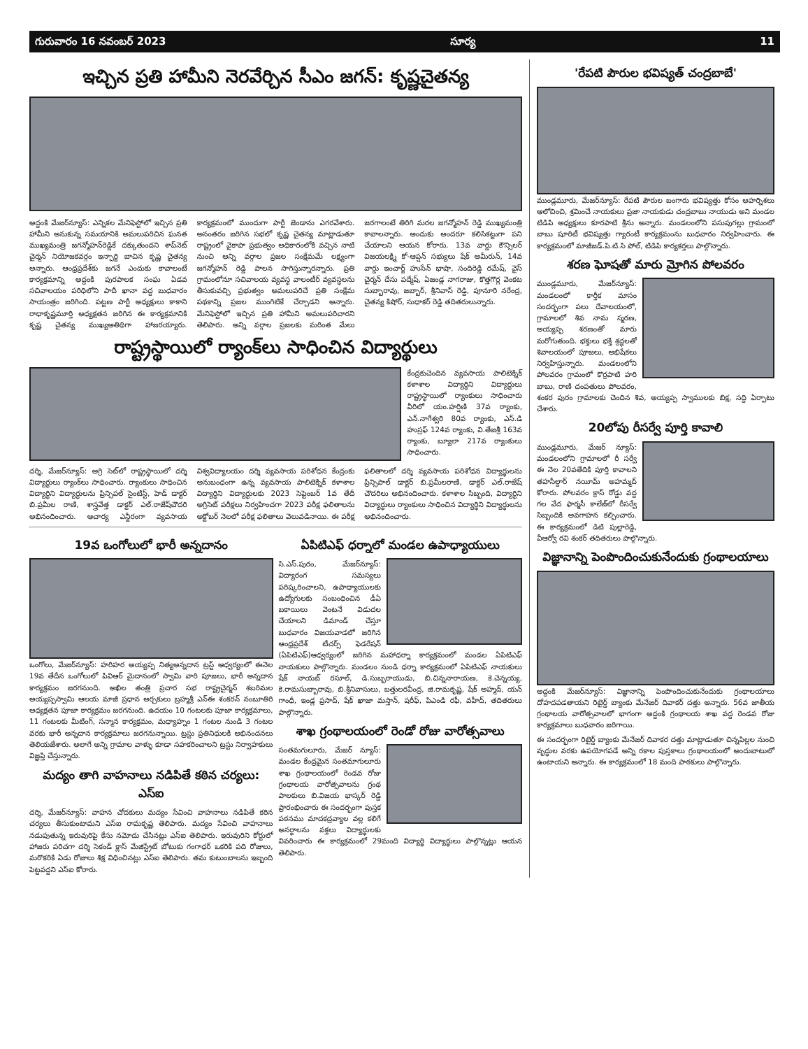గురువారం 16 నవంబర్ 2023 సూర్య 11
ఇచ్చిన ప్రతి హామీని నెరవేర్చిన సీఎం జగన్: కృష్ణచైతన్య
అద్దంకి మేజర్‌న్యూస్: ఎన్నికల మేనిఫెస్టోలో ఇచ్చిన ప్రతి హామీని అనుకున్న సమయానికి అమలుపరిచిన ఘనత ముఖ్యమంత్రి జగన్మోహన్‌రెడ్డికే దక్కుతుందని శాప్‌నెట్ చైర్మన్ నియోజకవర్గం ఇన్చార్జి బాచిన కృష్ణ చైతన్య అన్నారు. ఆంధ్రప్రదేశ్‌కు జగనే ఎందుకు కావాలంటే కార్యక్రమాన్ని అద్దంకి పురపాలక సంఘ ఏడవ సచివాలయం పరిధిలోని పాదీ ఖానా వద్ద బుధవారం సాయంత్రం జరిగింది. పట్టణ పార్టీ అధ్యక్షులు కాకాని రాధాకృష్ణమూర్తి అధ్యక్షతన జరిగిన ఈ కార్యక్రమానికి కృష్ణ చైతన్య ముఖ్యఅతిథిగా హాజరయ్యారు. కార్యక్రమంలో ముందుగా పార్టీ జెండాను ఎగరవేశారు. అనంతరం జరిగిన సభలో కృష్ణ చైతన్య మాట్లాడుతూ రాష్ట్రంలో వైకాపా ప్రభుత్వం అధికారంలోకి వచ్చిన నాటి నుంచి అన్ని వర్గాల ప్రజల సంక్షేమమే లక్ష్యంగా జగన్మోహన్ రెడ్డి పాలన సాగిస్తున్నారన్నారు. ప్రతి గ్రామంలోనూ సచివాలయ వ్యవస్థ వాలంటీర్ వ్యవస్థలను తీసుకువచ్చి ప్రభుత్వం అమలుపరిచే ప్రతి సంక్షేమ పథకాన్ని ప్రజల ముంగిటికే చేర్చాడని అన్నారు. మేనిఫెస్టోలో ఇచ్చిన ప్రతి హామీని అమలుపరిచారని తెలిపారు. అన్ని వర్గాల ప్రజలకు మరింత మేలు జరగాలంటే తిరిగి మరల జగన్మోహన్ రెడ్డి ముఖ్యమంత్రి కావాలన్నారు. అందుకు అందరూ కలిసికట్టుగా పని చేయాలని ఆయన కోరారు. 13వ వార్డు కౌన్సిలర్ విజయలక్ష్మి కో-ఆప్షన్ సభ్యులు షేక్ అమీరున్, 14వ వార్డు ఇంచార్జ్ హుసేన్ భాషా, సందిరెడ్డి రమేష్, వైస్ చైర్మన్ దేసు పద్మేష్, ఏజండ్ల నాగరాజు, కొత్తగొర్ల వెంకట సుబ్బారావు, జబ్బార్, శ్రీనివాస్ రెడ్డి, పూనూరి నరేంద్ర, చైతన్య కిషోర్, సుధాకర్ రెడ్డి తదితరులున్నారు.
రాష్ట్రస్థాయిలో ర్యాంక్‌లు సాధించిన విద్యార్థులు
కేంద్రకుచెందిన వ్యవసాయ పాలిటెక్నిక్ కళాశాల విద్యార్థిని విద్యార్థులు రాష్ట్రస్థాయిలో ర్యాంకులు సాధించారు వీరిలో యం.హర్షిణి 37వ ర్యాంకు, ఎన్.నాగేశ్వరి 80వ ర్యాంకు, ఎస్.డి హుస్రఫ్ 124వ ర్యాంకు, వి.తేజశ్రీ 163వ ర్యాంకు, బ్యూలా 217వ ర్యాంకులు సాధించారు.
దర్శి, మేజర్‌న్యూస్: అగ్రి సెట్‌లో రాష్ట్రస్థాయిలో దర్శి విద్యార్థులు ర్యాంక్‌లు సాధించారు. ర్యాంకులు సాధించిన విద్యార్థిని విద్యార్థులను ప్రిన్సిపల్ సైంటిస్ట్, హెడ్ డాక్టర్ బి.ప్రమీల రాణి, శాస్త్రవేత్త డాక్టర్ ఎల్.రాజేష్‌చౌదరి అభినందించారు. ఆచార్య ఎన్జీరంగా వ్యవసాయ విశ్వవిద్యాలయం దర్శి వ్యవసాయ పరిశోధన కేంద్రంకు అనుబంధంగా ఉన్న వ్యవసాయ పాలిటెక్నిక్ కళాశాల విద్యార్థిని విద్యార్థులకు 2023 సెప్టెంబర్ 1వ తేదీ అగ్రిసెట్ పరీక్షలు నిర్వహించగా 2023 పరీక్ష ఫలితాలను అక్టోబర్ నెలలో పరీక్ష ఫలితాలు వెలువడినాయి. ఈ పరీక్ష ఫలితాలలో దర్శి వ్యవసాయ పరిశోధన విద్యార్థులను ప్రిన్సిపాల్ డాక్టర్ బి.ప్రమీలరాణి, డాక్టర్ ఎల్.రాజేష్ చౌదరిలు అభినందించారు. కళాశాల సిబ్బంది, విద్యార్థిని విద్యార్థులు ర్యాంకులు సాధించిన విద్యార్థిని విద్యార్థులను అభినందించారు.
19వ ఒంగోలులో భారీ అన్నదానం
ఒంగోలు, మేజర్‌న్యూస్: హరిహర అయ్యప్ప నిత్యఅన్నదాన ట్రస్ట్ ఆధ్వర్యంలో ఈనెల 19వ తేదీన ఒంగోలులో పివిఆర్ మైదానంలో స్వామి వారి పూజలు, భారీ అన్నదాన కార్యక్రమం జరగనుంది. అఖిల తంత్రి ప్రచార సభ రాష్ట్రచైర్మన్ శబరిమల అయ్యప్పస్వామి ఆలయ మాజీ ప్రధాన అర్చకులు బ్రహ్మశ్రీ ఎన్ఈ శంకరన్ నంబూతిరి అధ్యక్షతన పూజా కార్యక్రమం జరగనుంది. ఉదయం 10 గంటలకు పూజా కార్యక్రమాలు, 11 గంటలకు మీటింగ్, సన్మాన కార్యక్రమం, మధ్యాహ్నం 1 గంటల నుండి 3 గంటల వరకు భారీ అన్నదాన కార్యక్రమాలు జరగనున్నాయి. ట్రస్టు ప్రతినిధులకి అభినందనలు తెలియజేశారు. అలాగే అన్ని గ్రామాల వాళ్ళు కూడా సహకరించాలని ట్రస్టు నిర్వాహకులు విజ్ఞప్తి చేస్తున్నారు.
మద్యం తాగి వాహనాలు నడిపితే కఠిన చర్యలు: ఎస్ఐ
దర్శి, మేజర్‌న్యూస్: వాహన చోదకులు మద్యం సేవించి వాహనాలు నడిపితే కఠిన చర్యలు తీసుకుంటామని ఎస్ఐ రామకృష్ణ తెలిపారు. మద్యం సేవించి వాహనాలు నడుపుతున్న ఇరువురిపై కేసు నమోదు చేసినట్లు ఎస్ఐ తెలిపారు. ఇరువురిని కోర్టులో హాజరు పరిచగా దర్శి సెకండ్ క్లాస్ మేజిస్ట్రేట్ బోటుకు గంగాధర్ ఒకరికి పది రోజులు, మరొకరికి ఏడు రోజులు శిక్ష విధించినట్లు ఎస్ఐ తెలిపారు. తమ కుటుంబాలను ఇబ్బంది పెట్టవద్దని ఎస్ఐ కోరారు.
ఏపిటిఎఫ్ ధర్నాలో మండల ఉపాధ్యాయులు
సి.ఎస్.పురం, మేజర్‌న్యూస్: విద్యారంగ సమస్యలు పరిష్కరించాలని, ఉపాధ్యాయులకు ఉద్యోగులకు సంబంధించిన డీఏ బకాయిలు వెంటనే విడుదల చేయాలని డిమాండ్ చేస్తూ బుధవారం విజయవాడలో జరిగిన ఆంధ్రప్రదేశ్ టీచర్స్ ఫెడరేషన్ (ఏపిటిఎఫ్)ఆధ్వర్యంలో జరిగిన మహాధర్నా కార్యక్రమంలో మండల ఏపిటిఎఫ్ నాయకులు పాల్గొన్నారు. మండలం నుండి ధర్నా కార్యక్రమంలో ఏపిటిఎఫ్ నాయకులు షేక్ నాయబ్ రసూల్, డి.సుబ్బరాయుడు, బి.చిన్ననారాయణ, కె.చెన్నయ్య, కె.రామసుబ్బారావు, బి.శ్రీనివాసులు, బత్తులరవీంద్ర, జి.రామకృష్ణ, షేక్ అహ్మద్, యన్ గాంధీ, ఇండ్ల ప్రసాద్, షేక్ ఖాజా మస్తాన్, షరీఫ్, పిఎండి రఫీ, వహీద్, తదితరులు పాల్గొన్నారు.
శాఖ గ్రంథాలయంలో రెండో రోజు వారోత్సవాలు
సంతమగులూరు, మేజర్ న్యూస్: మండల కేంద్రమైన సంతమాగులూరు శాఖ గ్రంథాలయంలో రెండవ రోజు గ్రంథాలయ వారోత్సవాలను గ్రంథ పాలకులు బి.విజయ భాస్కర్ రెడ్డి ప్రారంభించారు ఈ సందర్భంగా పుస్తక పఠనము మాదకద్రవ్యాల వల్ల కలిగే అనర్థాలను వక్తలు విద్యార్థులకు వివరించారు ఈ కార్యక్రమంలో 29మంది విద్యార్థి విద్యార్థులు పాల్గొన్నట్లు ఆయన తెలిపారు.
'రేపటి పౌరుల భవిష్యత్ చంద్రబాబే'
ముండ్లమూరు, మేజర్‌న్యూస్: రేపటి పౌరుల బంగారు భవిష్యత్తు కోసం అహర్నిశలు ఆలోచించి, శ్రమించే నాయకులు ప్రజా నాయకుడు చంద్రబాబు నాయుడు అని మండల టిడిపి అధ్యక్షులు కూరపాటి శ్రీను అన్నారు. మండలంలోని పసుపుగల్లు గ్రామంలో బాబు షూరిటీ భవిష్యత్తు గ్యారంటీ కార్యక్రమంను బుధవారం నిర్వహించారు. ఈ కార్యక్రమంలో మాజీజడ్.పి.టి.సి పోల్, టిడిపి కార్యకర్తలు పాల్గొన్నారు.
శరణ ఘోషతో మారు మ్రోగిన పోలవరం
ముండ్లమూరు, మేజర్‌న్యూస్: మండలంలో కార్తీక మాసం సందర్భంగా పలు దేవాలయంలో, గ్రామాలలో శివ నామ స్మరణ, అయ్యప్ప శరణంతో మారు మరోగుతుంది. భక్తులు భక్తి శ్రద్ధలతో శివాలయంలో పూజలు, అభిషేకలు నిర్వహిస్తున్నారు. మండలంలోని పోలవరం గ్రామంలో కొర్రపాటి హరి బాబు, రాణి దంపతులు పోలవరం, శంకర పురం గ్రామాలకు చెందిన శివ, అయ్యప్ప స్వాములకు బిక్ష, సద్ది ఏర్పాటు చేశారు.
20లోపు రీసర్వే పూర్తి కావాలి
ముండ్లమూరు, మేజర్ న్యూస్: మండలంలోని గ్రామాలలో రీ సర్వే ఈ నెల 20వతేదికి పూర్తి కావాలని తహసీల్దార్ నయీమ్ అహమ్మద్ కోరారు. పోలవరం క్రాస్ రోడ్డు వద్ద గల వేద ఫార్మసీ కాలేజ్‌లో రీసర్వే సిబ్బందికి అవగాహన కల్పించారు. ఈ కార్యక్రమంలో డిటి పుల్లారెడ్డి, వీఆర్వో రవి శంకర్ తదితరులు పాల్గొన్నారు.
విజ్ఞానాన్ని పెంపొందించుకునేందుకు గ్రంథాలయాలు
అద్దంకి మేజర్‌న్యూస్: విజ్ఞానాన్ని పెంపొందించుకునేందుకు గ్రంథాలయాలు దోహదపడతాయని రిటైర్డ్ బ్యాంకు మేనేజర్ దివాకర్ దత్తు అన్నారు. 56వ జాతీయ గ్రంథాలయ వారోత్సవాలలో భాగంగా అద్దంకి గ్రంథాలయ శాఖ వద్ద రెండవ రోజు కార్యక్రమాలు బుధవారం జరిగాయి.
ఈ సందర్భంగా రిటైర్డ్ బ్యాంకు మేనేజర్ దివాకర దత్తు మాట్లాడుతూ చిన్నపిల్లల నుంచి వృద్ధుల వరకు ఉపయోగపడే అన్ని రకాల పుస్తకాలు గ్రంథాలయంలో అందుబాటులో ఉంటాయని అన్నారు. ఈ కార్యక్రమంలో 18 మంది పాఠకులు పాల్గొన్నారు.